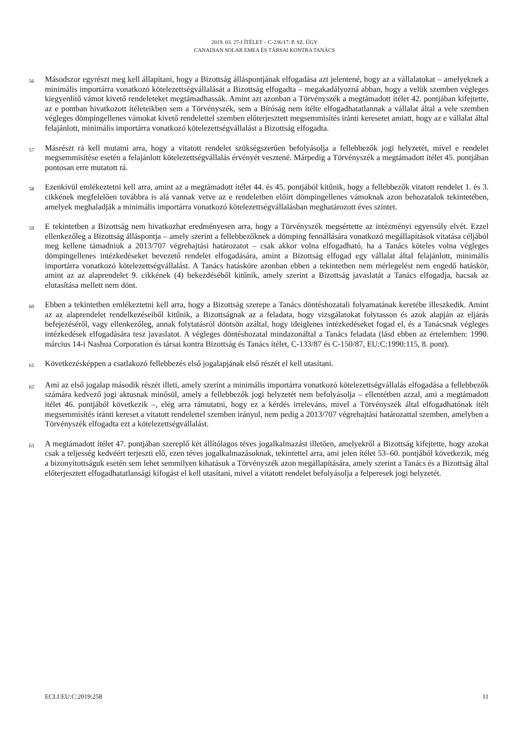2019. 03. 27-I ÍTÉLET – C-236/17. P. SZ. ÜGY
CANADIAN SOLAR EMEA ÉS TÁRSAI KONTRA TANÁCS
56
Másodszor egyrészt meg kell állapítani, hogy a Bizottság álláspontjának elfogadása azt jelentené, hogy az a vállalatokat – amelyeknek a minimális importárra vonatkozó kötelezettségvállalását a Bizottság elfogadta – megakadályozná abban, hogy a velük szemben végleges kiegyenlítő vámot kivető rendeleteket megtámadhassák. Amint azt azonban a Törvényszék a megtámadott ítélet 42. pontjában kifejtette, az e pontban hivatkozott ítéleteikben sem a Törvényszék, sem a Bíróság nem ítélte elfogadhatatlannak a vállalat által a vele szemben végleges dömpingellenes vámokat kivető rendelettel szemben előterjesztett megsemmisítés iránti keresetet amiatt, hogy az e vállalat által felajánlott, minimális importárra vonatkozó kötelezettségvállalást a Bizottság elfogadta.
57
Másrészt rá kell mutatni arra, hogy a vitatott rendelet szükségszerűen befolyásolja a fellebbezők jogi helyzetét, mivel e rendelet megsemmisítése esetén a felajánlott kötelezettségvállalás érvényét vesztené. Márpedig a Törvényszék a megtámadott ítélet 45. pontjában pontosan erre mutatott rá.
58
Ezenkívül emlékeztetni kell arra, amint az a megtámadott ítélet 44. és 45. pontjából kitűnik, hogy a fellebbezők vitatott rendelet 1. és 3. cikkének megfelelően továbbra is alá vannak vetve az e rendeletben előírt dömpingellenes vámoknak azon behozatalok tekintetében, amelyek meghaladják a minimális importárra vonatkozó kötelezettségvállalásban meghatározott éves szintet.
59
E tekintetben a Bizottság nem hivatkozhat eredményesen arra, hogy a Törvényszék megsértette az intézményi egyensúly elvét. Ezzel ellenkezőleg a Bizottság álláspontja – amely szerint a fellebbezőknek a dömping fennállására vonatkozó megállapítások vitatása céljából meg kellene támadniuk a 2013/707 végrehajtási határozatot – csak akkor volna elfogadható, ha a Tanács köteles volna végleges dömpingellenes intézkedéseket bevezető rendelet elfogadására, amint a Bizottság elfogad egy vállalat által felajánlott, minimális importárra vonatkozó kötelezettségvállalást. A Tanács hatásköre azonban ebben a tekintetben nem mérlegelést nem engedő hatáskör, amint az az alaprendelet 9. cikkének (4) bekezdéséből kitűnik, amely szerint a Bizottság javaslatát a Tanács elfogadja, hacsak az elutasítása mellett nem dönt.
60
Ebben a tekintetben emlékeztetni kell arra, hogy a Bizottság szerepe a Tanács döntéshozatali folyamatának keretébe illeszkedik. Amint az az alaprendelet rendelkezéseiből kitűnik, a Bizottságnak az a feladata, hogy vizsgálatokat folytasson és azok alapján az eljárás befejezéséről, vagy ellenkezőleg, annak folytatásról döntsön azáltal, hogy ideiglenes intézkedéseket fogad el, és a Tanácsnak végleges intézkedések elfogadására tesz javaslatot. A végleges döntéshozatal mindazonáltal a Tanács feladata (lásd ebben az értelemben: 1990. március 14-i Nashua Corporation és társai kontra Bizottság és Tanács ítélet, C-133/87 és C-150/87, EU:C:1990:115, 8. pont).
61
Következésképpen a csatlakozó fellebbezés első jogalapjának első részét el kell utasítani.
62
Ami az első jogalap második részét illeti, amely szerint a minimális importárra vonatkozó kötelezettségvállalás elfogadása a fellebbezők számára kedvező jogi aktusnak minősül, amely a fellebbezők jogi helyzetét nem befolyásolja – ellentétben azzal, ami a megtámadott ítélet 46. pontjából következik –, elég arra rámutatni, hogy ez a kérdés irreleváns, mivel a Törvényszék által elfogadhatónak ítélt megsemmisítés iránti kereset a vitatott rendelettel szemben irányul, nem pedig a 2013/707 végrehajtási határozattal szemben, amelyben a Törvényszék elfogadta ezt a kötelezettségvállalást.
63
A megtámadott ítélet 47. pontjában szereplő két állítólagos téves jogalkalmazást illetően, amelyekről a Bizottság kifejtette, hogy azokat csak a teljesség kedvéért terjeszti elő, ezen téves jogalkalmazásoknak, tekintettel arra, ami jelen ítélet 53–60. pontjából következik, még a bizonyítottságuk esetén sem lehet semmilyen kihatásuk a Törvényszék azon megállapítására, amely szerint a Tanács és a Bizottság által előterjesztett elfogadhatatlansági kifogást el kell utasítani, mivel a vitatott rendelet befolyásolja a felperesek jogi helyzetét.
ECLI:EU:C:2019:258 11